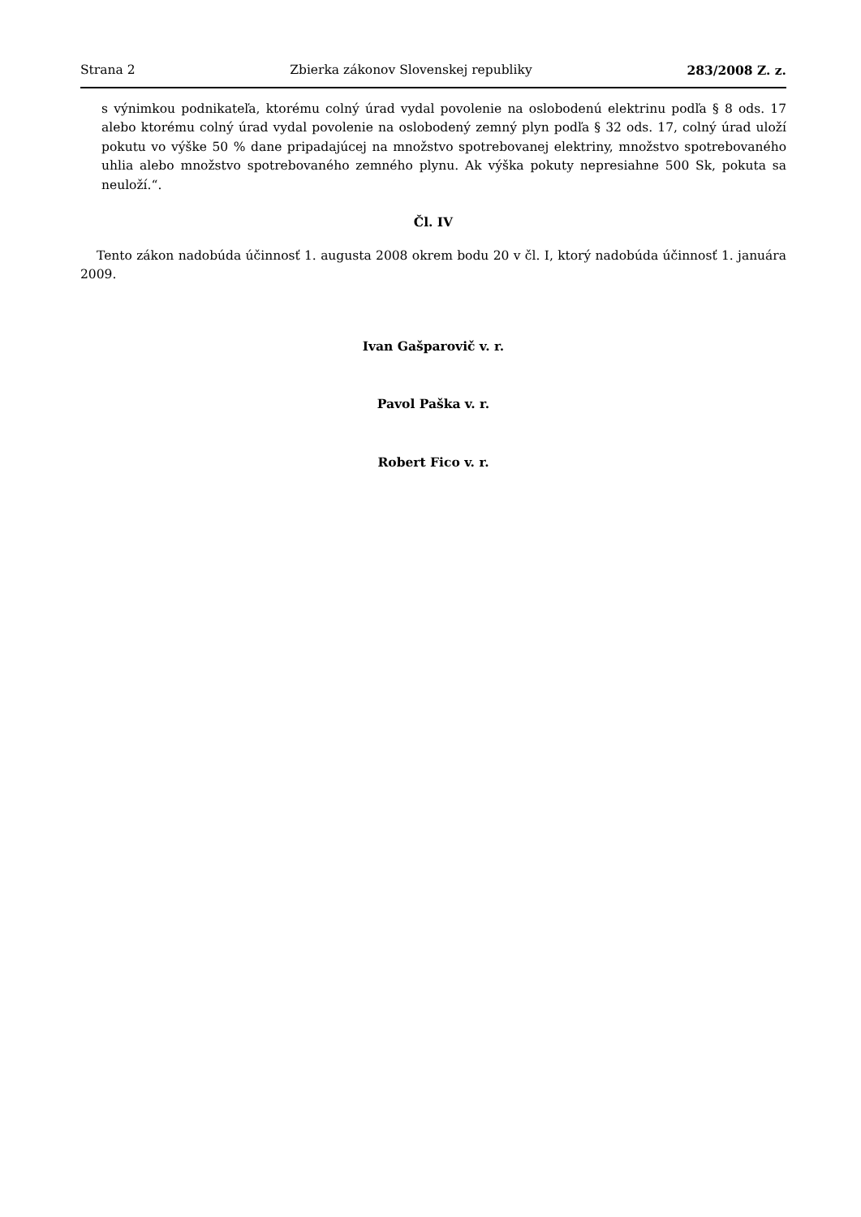Strana 2 Zbierka zákonov Slovenskej republiky 283/2008 Z. z.
s výnimkou podnikateľa, ktorému colný úrad vydal povolenie na oslobodenú elektrinu podľa § 8 ods. 17 alebo ktorému colný úrad vydal povolenie na oslobodený zemný plyn podľa § 32 ods. 17, colný úrad uloží pokutu vo výške 50 % dane pripadajúcej na množstvo spotrebovanej elektriny, množstvo spotrebovaného uhlia alebo množstvo spotrebovaného zemného plynu. Ak výška pokuty nepresiahne 500 Sk, pokuta sa neuloží.“.
Čl. IV
Tento zákon nadobúda účinnosť 1. augusta 2008 okrem bodu 20 v čl. I, ktorý nadobúda účinnosť 1. januára 2009.
Ivan Gašparovič v. r.
Pavol Paška v. r.
Robert Fico v. r.